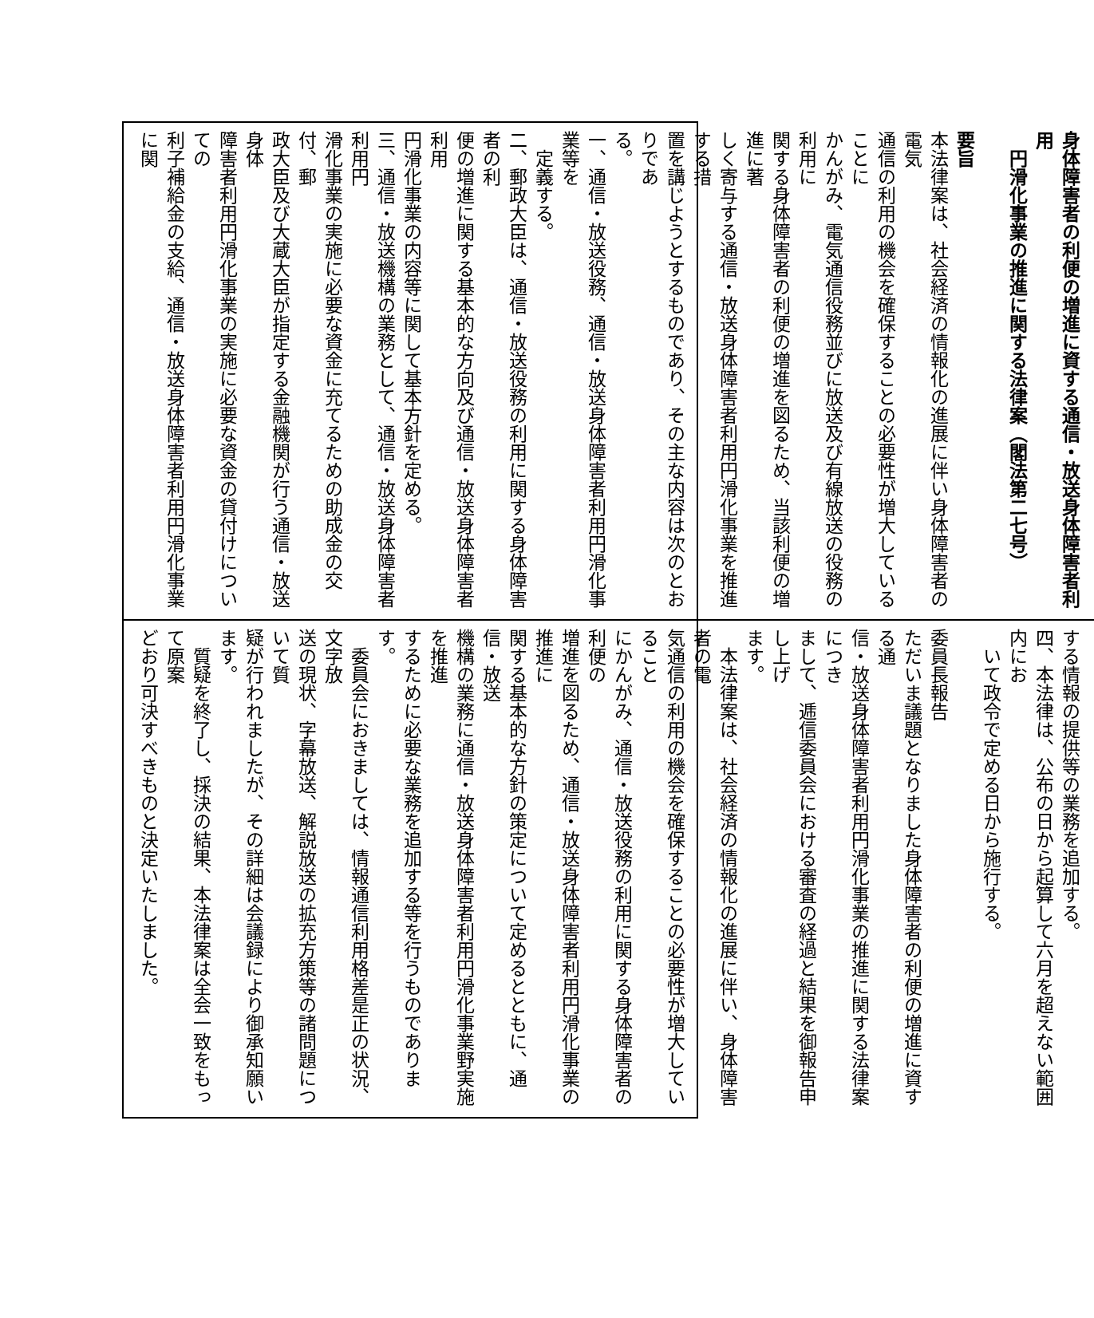身体障害者の利便の増進に資する通信・放送身体障害者利用
　円滑化事業の推進に関する法律案（閣法第二七号）
要旨
本法律案は、社会経済の情報化の進展に伴い身体障害者の電気
通信の利用の機会を確保することの必要性が増大していることに
かんがみ、電気通信役務並びに放送及び有線放送の役務の利用に
関する身体障害者の利便の増進を図るため、当該利便の増進に著
しく寄与する通信・放送身体障害者利用円滑化事業を推進する措
置を講じようとするものであり、その主な内容は次のとおりであ
る。
一、通信・放送役務、通信・放送身体障害者利用円滑化事業等を
　定義する。
二、郵政大臣は、通信・放送役務の利用に関する身体障害者の利
便の増進に関する基本的な方向及び通信・放送身体障害者利用
円滑化事業の内容等に関して基本方針を定める。
三、通信・放送機構の業務として、通信・放送身体障害者利用円
滑化事業の実施に必要な資金に充てるための助成金の交付、郵
政大臣及び大蔵大臣が指定する金融機関が行う通信・放送身体
障害者利用円滑化事業の実施に必要な資金の貸付けについての
利子補給金の支給、通信・放送身体障害者利用円滑化事業に関
する情報の提供等の業務を追加する。
四、本法律は、公布の日から起算して六月を超えない範囲内にお
　いて政令で定める日から施行する。
委員長報告
ただいま議題となりました身体障害者の利便の増進に資する通
信・放送身体障害者利用円滑化事業の推進に関する法律案につき
まして、逓信委員会における審査の経過と結果を御報告申し上げ
ます。
　本法律案は、社会経済の情報化の進展に伴い、身体障害者の電
気通信の利用の機会を確保することの必要性が増大していること
にかんがみ、通信・放送役務の利用に関する身体障害者の利便の
増進を図るため、通信・放送身体障害者利用円滑化事業の推進に
関する基本的な方針の策定について定めるとともに、通信・放送
機構の業務に通信・放送身体障害者利用円滑化事業野実施を推進
するために必要な業務を追加する等を行うものであります。
　委員会におきましては、情報通信利用格差是正の状況、文字放
送の現状、字幕放送、解説放送の拡充方策等の諸問題について質
疑が行われましたが、その詳細は会議録により御承知願います。
　質疑を終了し、採決の結果、本法律案は全会一致をもって原案
どおり可決すべきものと決定いたしました。